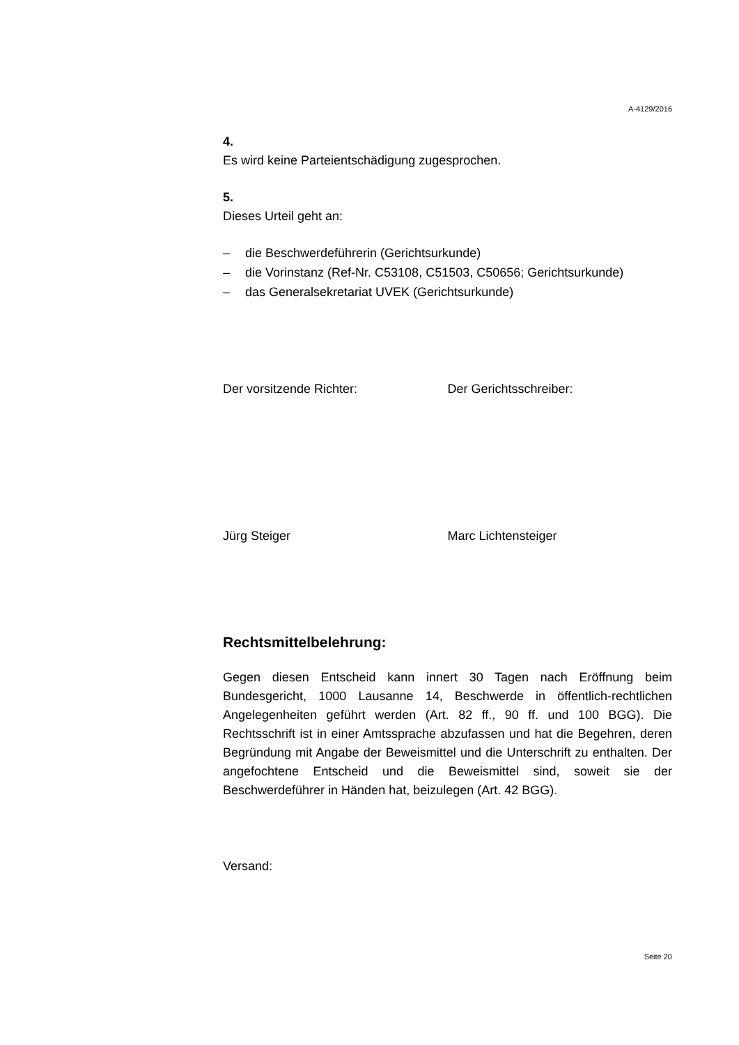A-4129/2016
4.
Es wird keine Parteientschädigung zugesprochen.
5.
Dieses Urteil geht an:
– die Beschwerdeführerin (Gerichtsurkunde)
– die Vorinstanz (Ref-Nr. C53108, C51503, C50656; Gerichtsurkunde)
– das Generalsekretariat UVEK (Gerichtsurkunde)
Der vorsitzende Richter: Der Gerichtsschreiber:
Jürg Steiger Marc Lichtensteiger
Rechtsmittelbelehrung:
Gegen diesen Entscheid kann innert 30 Tagen nach Eröffnung beim Bundesgericht, 1000 Lausanne 14, Beschwerde in öffentlich-rechtlichen Angelegenheiten geführt werden (Art. 82 ff., 90 ff. und 100 BGG). Die Rechtsschrift ist in einer Amtssprache abzufassen und hat die Begehren, deren Begründung mit Angabe der Beweismittel und die Unterschrift zu enthalten. Der angefochtene Entscheid und die Beweismittel sind, soweit sie der Beschwerdeführer in Händen hat, beizulegen (Art. 42 BGG).
Versand:
Seite 20